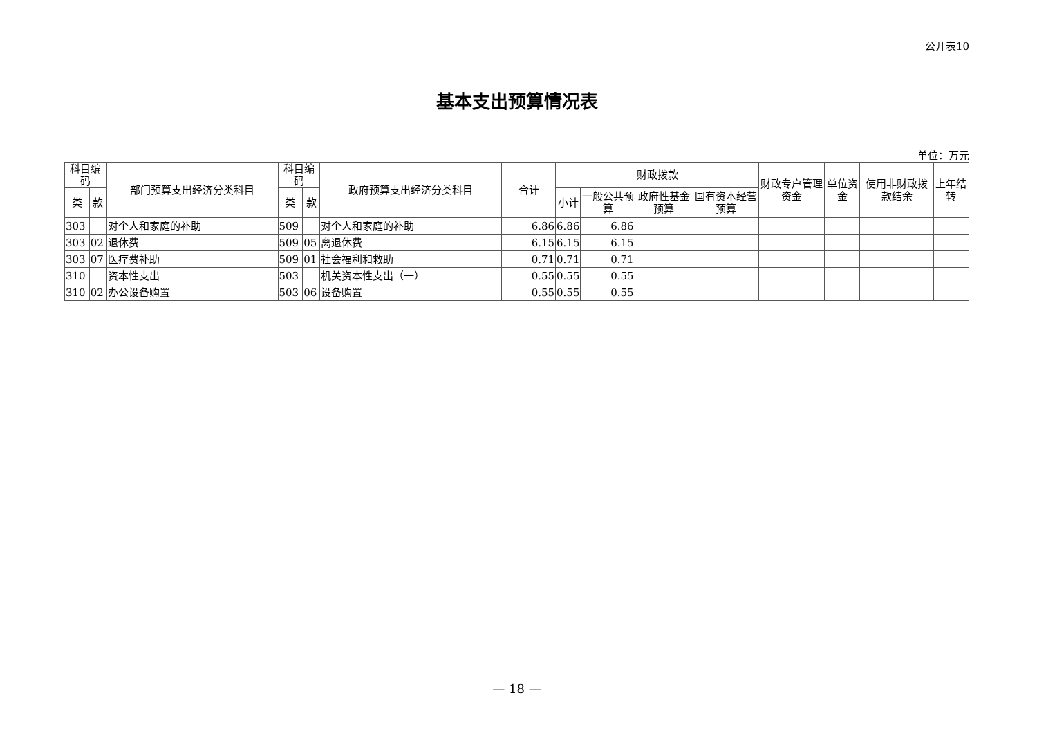公开表10
基本支出预算情况表
单位：万元
| 科目编码 | | 部门预算支出经济分类科目 | 科目编码 | | 政府预算支出经济分类科目 | 合计 | 财政拨款 | | | | 财政专户管理资金 | 单位资金 | 使用非财政拨款结余 | 上年结转 |
| --- | --- | --- | --- | --- | --- | --- | --- | --- | --- | --- | --- | --- | --- | --- |
| 类 | 款 | | 类 | 款 | | | 小计 | 一般公共预算 | 政府性基金预算 | 国有资本经营预算 | | | | |
| 303 | | 对个人和家庭的补助 | 509 | | 对个人和家庭的补助 | 6.86 | 6.86 | 6.86 | | | | | | |
| 303 | 02 | 退休费 | 509 | 05 | 离退休费 | 6.15 | 6.15 | 6.15 | | | | | | |
| 303 | 07 | 医疗费补助 | 509 | 01 | 社会福利和救助 | 0.71 | 0.71 | 0.71 | | | | | | |
| 310 | | 资本性支出 | 503 | | 机关资本性支出（一） | 0.55 | 0.55 | 0.55 | | | | | | |
| 310 | 02 | 办公设备购置 | 503 | 06 | 设备购置 | 0.55 | 0.55 | 0.55 | | | | | | |
— 18 —